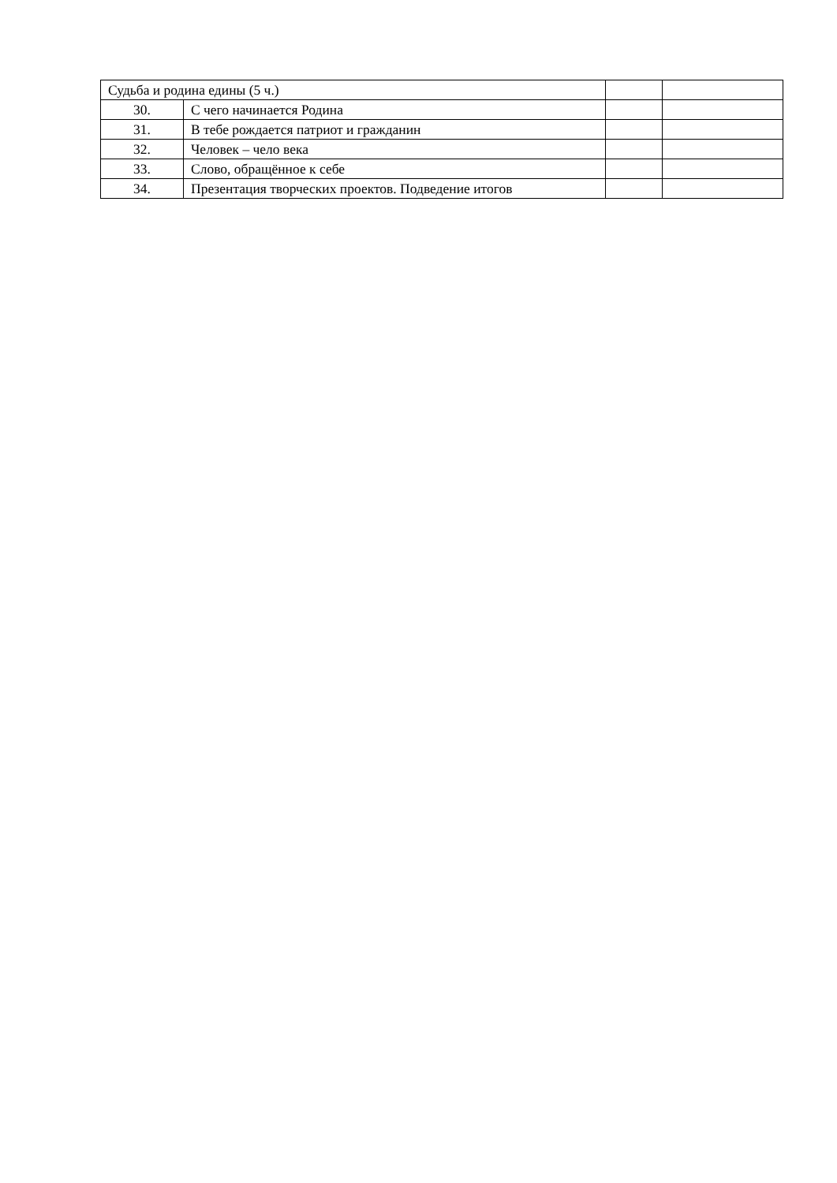| Судьба и родина едины (5 ч.) | | | |
| 30. | С чего начинается Родина | | |
| 31. | В тебе рождается патриот и гражданин | | |
| 32. | Человек – чело века | | |
| 33. | Слово, обращённое к себе | | |
| 34. | Презентация творческих проектов. Подведение итогов | | |